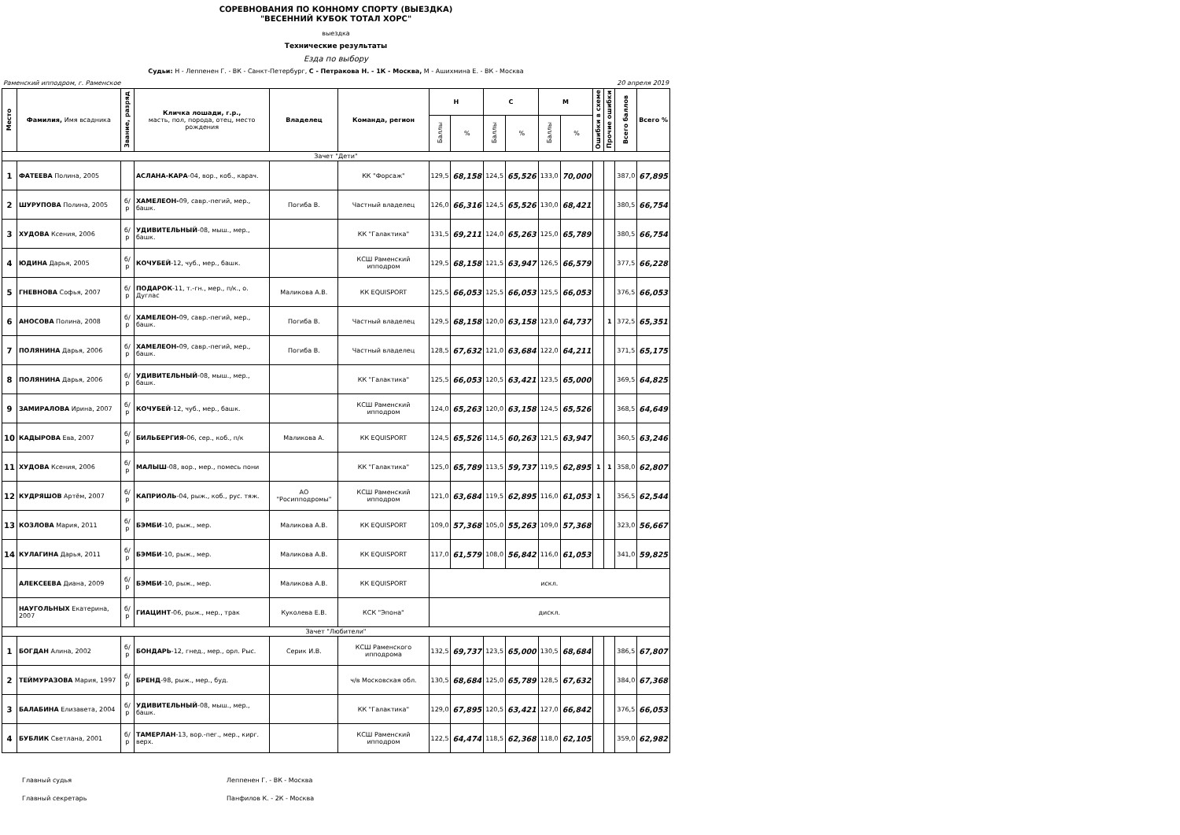СОРЕВНОВАНИЯ ПО КОННОМУ СПОРТУ (ВЫЕЗДКА)
"ВЕСЕННИЙ КУБОК ТОТАЛ ХОРС"
выездка
Технические результаты
Езда по выбору
Судьи: Н - Леппенен Г. - ВК - Санкт-Петербург, С - Петракова Н. - 1К - Москва, М - Ашихмина Е. - ВК - Москва
Раменский ипподром, г. Раменское 20 апреля 2019
| Место | Фамилия, Имя всадника | Звание, разряд | Кличка лошади, г.р., масть, пол, порода, отец, место рождения | Владелец | Команда, регион | Н | | С | | М | | Ошибки в схеме | Прочие ошибки | Всего баллов | Всего % |
| --- | --- | --- | --- | --- | --- | --- | --- | --- | --- | --- | --- | --- | --- | --- | --- |
| | | | | | | Баллы | % | Баллы | % | Баллы | % | | | | |
| Зачет "Дети" | | | | | | | | | | | | | | | |
| 1 | ФАТЕЕВА Полина, 2005 | | АСЛАНА-КАРА -04, вор., коб., карач. | | КК "Форсаж" | 129,5 | 68,158 | 124,5 | 65,526 | 133,0 | 70,000 | | | 387,0 | 67,895 |
| 2 | ШУРУПОВА Полина, 2005 | б/р | ХАМЕЛЕОН- 09, савр.-пегий, мер., башк. | Погиба В. | Частный владелец | 126,0 | 66,316 | 124,5 | 65,526 | 130,0 | 68,421 | | | 380,5 | 66,754 |
| 3 | ХУДОВА Ксения, 2006 | б/р | УДИВИТЕЛЬНЫЙ -08, мыш., мер., башк. | | КК "Галактика" | 131,5 | 69,211 | 124,0 | 65,263 | 125,0 | 65,789 | | | 380,5 | 66,754 |
| 4 | ЮДИНА Дарья, 2005 | б/р | КОЧУБЕЙ -12, чуб., мер., башк. | | КСШ Раменский ипподром | 129,5 | 68,158 | 121,5 | 63,947 | 126,5 | 66,579 | | | 377,5 | 66,228 |
| 5 | ГНЕВНОВА Софья, 2007 | б/р | ПОДАРОК -11, т.-гн., мер., п/к., о. Дуглас | Маликова А.В. | КК EQUISPORT | 125,5 | 66,053 | 125,5 | 66,053 | 125,5 | 66,053 | | | 376,5 | 66,053 |
| 6 | АНОСОВА Полина, 2008 | б/р | ХАМЕЛЕОН- 09, савр.-пегий, мер., башк. | Погиба В. | Частный владелец | 129,5 | 68,158 | 120,0 | 63,158 | 123,0 | 64,737 | | 1 | 372,5 | 65,351 |
| 7 | ПОЛЯНИНА Дарья, 2006 | б/р | ХАМЕЛЕОН- 09, савр.-пегий, мер., башк. | Погиба В. | Частный владелец | 128,5 | 67,632 | 121,0 | 63,684 | 122,0 | 64,211 | | | 371,5 | 65,175 |
| 8 | ПОЛЯНИНА Дарья, 2006 | б/р | УДИВИТЕЛЬНЫЙ -08, мыш., мер., башк. | | КК "Галактика" | 125,5 | 66,053 | 120,5 | 63,421 | 123,5 | 65,000 | | | 369,5 | 64,825 |
| 9 | ЗАМИРАЛОВА Ирина, 2007 | б/р | КОЧУБЕЙ -12, чуб., мер., башк. | | КСШ Раменский ипподром | 124,0 | 65,263 | 120,0 | 63,158 | 124,5 | 65,526 | | | 368,5 | 64,649 |
| 10 | КАДЫРОВА Ева, 2007 | б/р | БИЛЬБЕРГИЯ- 06, сер., коб., п/к | Маликова А. | КК EQUISPORT | 124,5 | 65,526 | 114,5 | 60,263 | 121,5 | 63,947 | | | 360,5 | 63,246 |
| 11 | ХУДОВА Ксения, 2006 | б/р | МАЛЫШ -08, вор., мер., помесь пони | | КК "Галактика" | 125,0 | 65,789 | 113,5 | 59,737 | 119,5 | 62,895 | 1 | 1 | 358,0 | 62,807 |
| 12 | КУДРЯШОВ Артём, 2007 | б/р | КАПРИОЛЬ -04, рыж., коб., рус. тяж. | АО "Росипподромы" | КСШ Раменский ипподром | 121,0 | 63,684 | 119,5 | 62,895 | 116,0 | 61,053 | 1 | | 356,5 | 62,544 |
| 13 | КОЗЛОВА Мария, 2011 | б/р | БЭМБИ -10, рыж., мер. | Маликова А.В. | КК EQUISPORT | 109,0 | 57,368 | 105,0 | 55,263 | 109,0 | 57,368 | | | 323,0 | 56,667 |
| 14 | КУЛАГИНА Дарья, 2011 | б/р | БЭМБИ -10, рыж., мер. | Маликова А.В. | КК EQUISPORT | 117,0 | 61,579 | 108,0 | 56,842 | 116,0 | 61,053 | | | 341,0 | 59,825 |
| | АЛЕКСЕЕВА Диана, 2009 | б/р | БЭМБИ -10, рыж., мер. | Маликова А.В. | КК EQUISPORT | искл. | | | | | | | | | |
| | НАУГОЛЬНЫХ Екатерина, 2007 | б/р | ГИАЦИНТ -06, рыж., мер., трак | Куколева Е.В. | КСК "Эпона" | дискл. | | | | | | | | | |
| Зачет "Любители" | | | | | | | | | | | | | | | |
| 1 | БОГДАН Алина, 2002 | б/р | БОНДАРЬ -12, гнед., мер., орл. Рыс. | Серик И.В. | КСШ Раменского ипподрома | 132,5 | 69,737 | 123,5 | 65,000 | 130,5 | 68,684 | | | 386,5 | 67,807 |
| 2 | ТЕЙМУРАЗОВА Мария, 1997 | б/р | БРЕНД -98, рыж., мер., буд. | | ч/в Московская обл. | 130,5 | 68,684 | 125,0 | 65,789 | 128,5 | 67,632 | | | 384,0 | 67,368 |
| 3 | БАЛАБИНА Елизавета, 2004 | б/р | УДИВИТЕЛЬНЫЙ -08, мыш., мер., башк. | | КК "Галактика" | 129,0 | 67,895 | 120,5 | 63,421 | 127,0 | 66,842 | | | 376,5 | 66,053 |
| 4 | БУБЛИК Светлана, 2001 | б/р | ТАМЕРЛАН -13, вор.-пег., мер., кирг. верх. | | КСШ Раменский ипподром | 122,5 | 64,474 | 118,5 | 62,368 | 118,0 | 62,105 | | | 359,0 | 62,982 |
Главный судья Леппенен Г. - ВК - Москва
Главный секретарь Панфилов К. - 2К - Москва